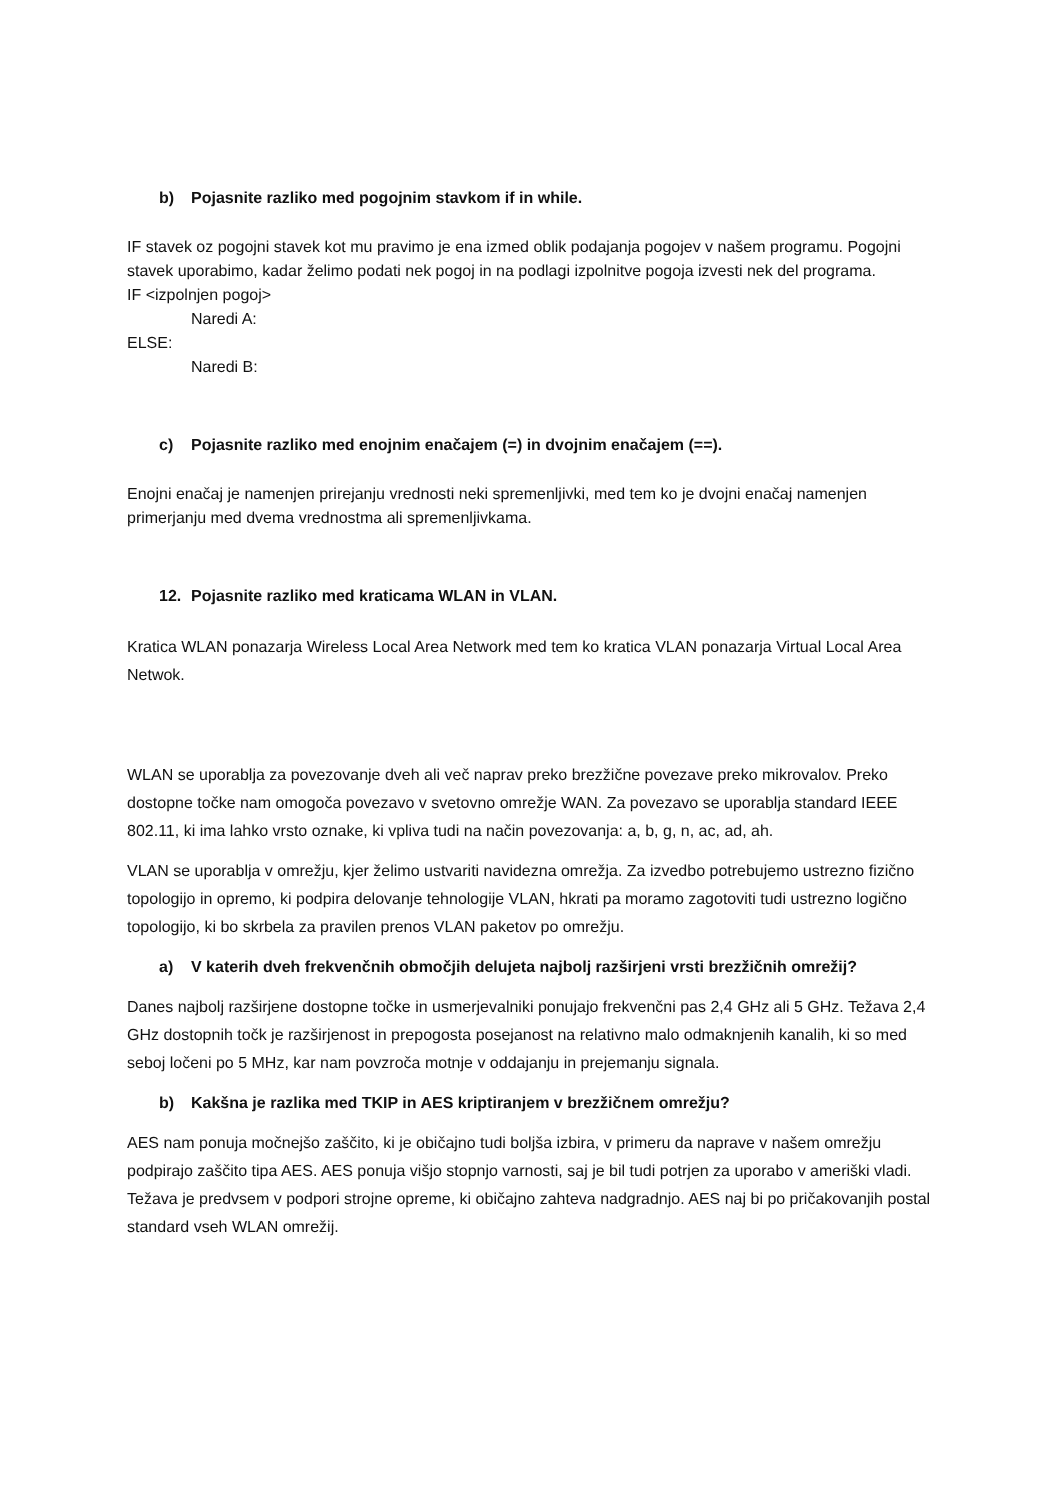b) Pojasnite razliko med pogojnim stavkom if in while.
IF stavek oz pogojni stavek kot mu pravimo je ena izmed oblik podajanja pogojev v našem programu. Pogojni stavek uporabimo, kadar želimo podati nek pogoj in na podlagi izpolnitve pogoja izvesti nek del programa.
IF <izpolnjen pogoj>
Naredi A:
ELSE:
Naredi B:
c) Pojasnite razliko med enojnim enačajem (=) in dvojnim enačajem (==).
Enojni enačaj je namenjen prirejanju vrednosti neki spremenljivki, med tem ko je dvojni enačaj namenjen primerjanju med dvema vrednostma ali spremenljivkama.
12. Pojasnite razliko med kraticama WLAN in VLAN.
Kratica WLAN ponazarja Wireless Local Area Network med tem ko kratica VLAN ponazarja Virtual Local Area Netwok.
WLAN se uporablja za povezovanje dveh ali več naprav preko brezžične povezave preko mikrovalov. Preko dostopne točke nam omogoča povezavo v svetovno omrežje WAN. Za povezavo se uporablja standard IEEE 802.11, ki ima lahko vrsto oznake, ki vpliva tudi na način povezovanja: a, b, g, n, ac, ad, ah.
VLAN se uporablja v omrežju, kjer želimo ustvariti navidezna omrežja. Za izvedbo potrebujemo ustrezno fizično topologijo in opremo, ki podpira delovanje tehnologije VLAN, hkrati pa moramo zagotoviti tudi ustrezno logično topologijo, ki bo skrbela za pravilen prenos VLAN paketov po omrežju.
a) V katerih dveh frekvenčnih območjih delujeta najbolj razširjeni vrsti brezžičnih omrežij?
Danes najbolj razširjene dostopne točke in usmerjevalniki ponujajo frekvenčni pas 2,4 GHz ali 5 GHz. Težava 2,4 GHz dostopnih točk je razširjenost in prepogosta posejanost na relativno malo odmaknjenih kanalih, ki so med seboj ločeni po 5 MHz, kar nam povzroča motnje v oddajanju in prejemanju signala.
b) Kakšna je razlika med TKIP in AES kriptiranjem v brezžičnem omrežju?
AES nam ponuja močnejšo zaščito, ki je običajno tudi boljša izbira, v primeru da naprave v našem omrežju podpirajo zaščito tipa AES. AES ponuja višjo stopnjo varnosti, saj je bil tudi potrjen za uporabo v ameriški vladi. Težava je predvsem v podpori strojne opreme, ki običajno zahteva nadgradnjo. AES naj bi po pričakovanjih postal standard vseh WLAN omrežij.